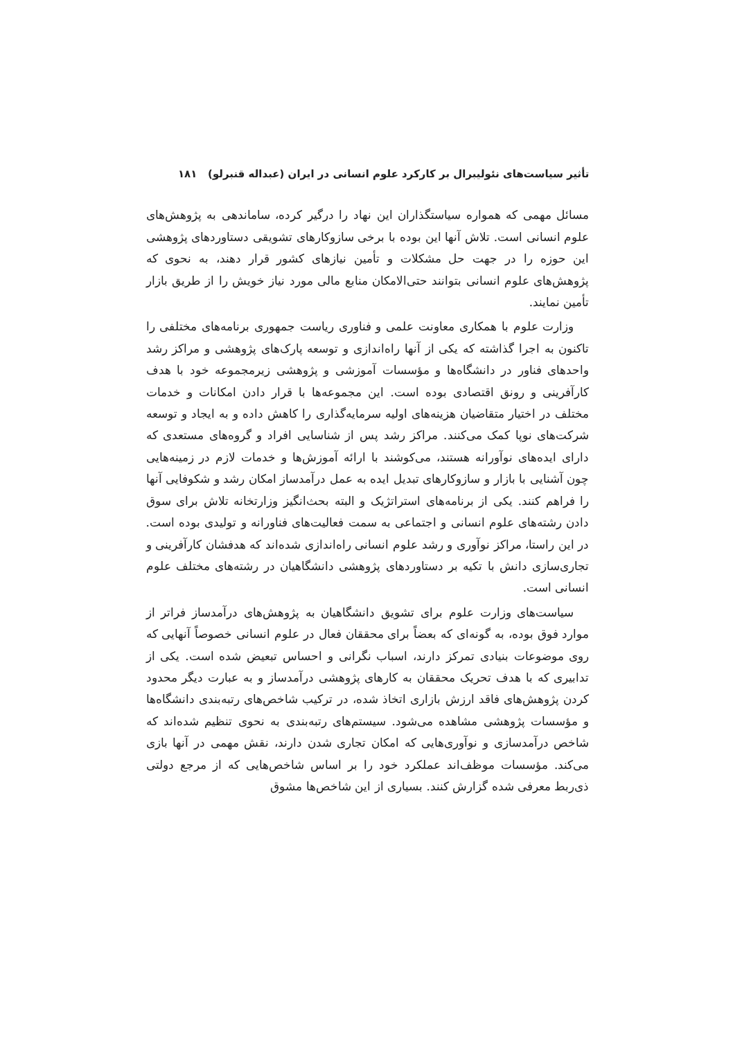تأثیر سیاست‌های نئولیبرال بر کارکرد علوم انسانی در ایران (عبداله قنبرلو) ۱۸۱
مسائل مهمی که همواره سیاستگذاران این نهاد را درگیر کرده، ساماندهی به پژوهش‌های علوم انسانی است. تلاش آنها این بوده با برخی سازوکارهای تشویقی دستاوردهای پژوهشی این حوزه را در جهت حل مشکلات و تأمین نیازهای کشور قرار دهند، به نحوی که پژوهش‌های علوم انسانی بتوانند حتی‌الامکان منابع مالی مورد نیاز خویش را از طریق بازار تأمین نمایند.
وزارت علوم با همکاری معاونت علمی و فناوری ریاست جمهوری برنامه‌های مختلفی را تاکنون به اجرا گذاشته که یکی از آنها راه‌اندازی و توسعه پارک‌های پژوهشی و مراکز رشد واحدهای فناور در دانشگاه‌ها و مؤسسات آموزشی و پژوهشی زیرمجموعه خود با هدف کارآفرینی و رونق اقتصادی بوده است. این مجموعه‌ها با قرار دادن امکانات و خدمات مختلف در اختیار متقاضیان هزینه‌های اولیه سرمایه‌گذاری را کاهش داده و به ایجاد و توسعه شرکت‌های نوپا کمک می‌کنند. مراکز رشد پس از شناسایی افراد و گروه‌های مستعدی که دارای ایده‌های نوآورانه هستند، می‌کوشند با ارائه آموزش‌ها و خدمات لازم در زمینه‌هایی چون آشنایی با بازار و سازوکارهای تبدیل ایده به عمل درآمدساز امکان رشد و شکوفایی آنها را فراهم کنند. یکی از برنامه‌های استراتژیک و البته بحث‌انگیز وزارتخانه تلاش برای سوق دادن رشته‌های علوم انسانی و اجتماعی به سمت فعالیت‌های فناورانه و تولیدی بوده است. در این راستا، مراکز نوآوری و رشد علوم انسانی راه‌اندازی شده‌اند که هدفشان کارآفرینی و تجاری‌سازی دانش با تکیه بر دستاوردهای پژوهشی دانشگاهیان در رشته‌های مختلف علوم انسانی است.
سیاست‌های وزارت علوم برای تشویق دانشگاهیان به پژوهش‌های درآمدساز فراتر از موارد فوق بوده، به گونه‌ای که بعضاً برای محققان فعال در علوم انسانی خصوصاً آنهایی که روی موضوعات بنیادی تمرکز دارند، اسباب نگرانی و احساس تبعیض شده است. یکی از تدابیری که با هدف تحریک محققان به کارهای پژوهشی درآمدساز و به عبارت دیگر محدود کردن پژوهش‌های فاقد ارزش بازاری اتخاذ شده، در ترکیب شاخص‌های رتبه‌بندی دانشگاه‌ها و مؤسسات پژوهشی مشاهده می‌شود. سیستم‌های رتبه‌بندی به نحوی تنظیم شده‌اند که شاخص درآمدسازی و نوآوری‌هایی که امکان تجاری شدن دارند، نقش مهمی در آنها بازی می‌کند. مؤسسات موظف‌اند عملکرد خود را بر اساس شاخص‌هایی که از مرجع دولتی ذی‌ربط معرفی شده گزارش کنند. بسیاری از این شاخص‌ها مشوق